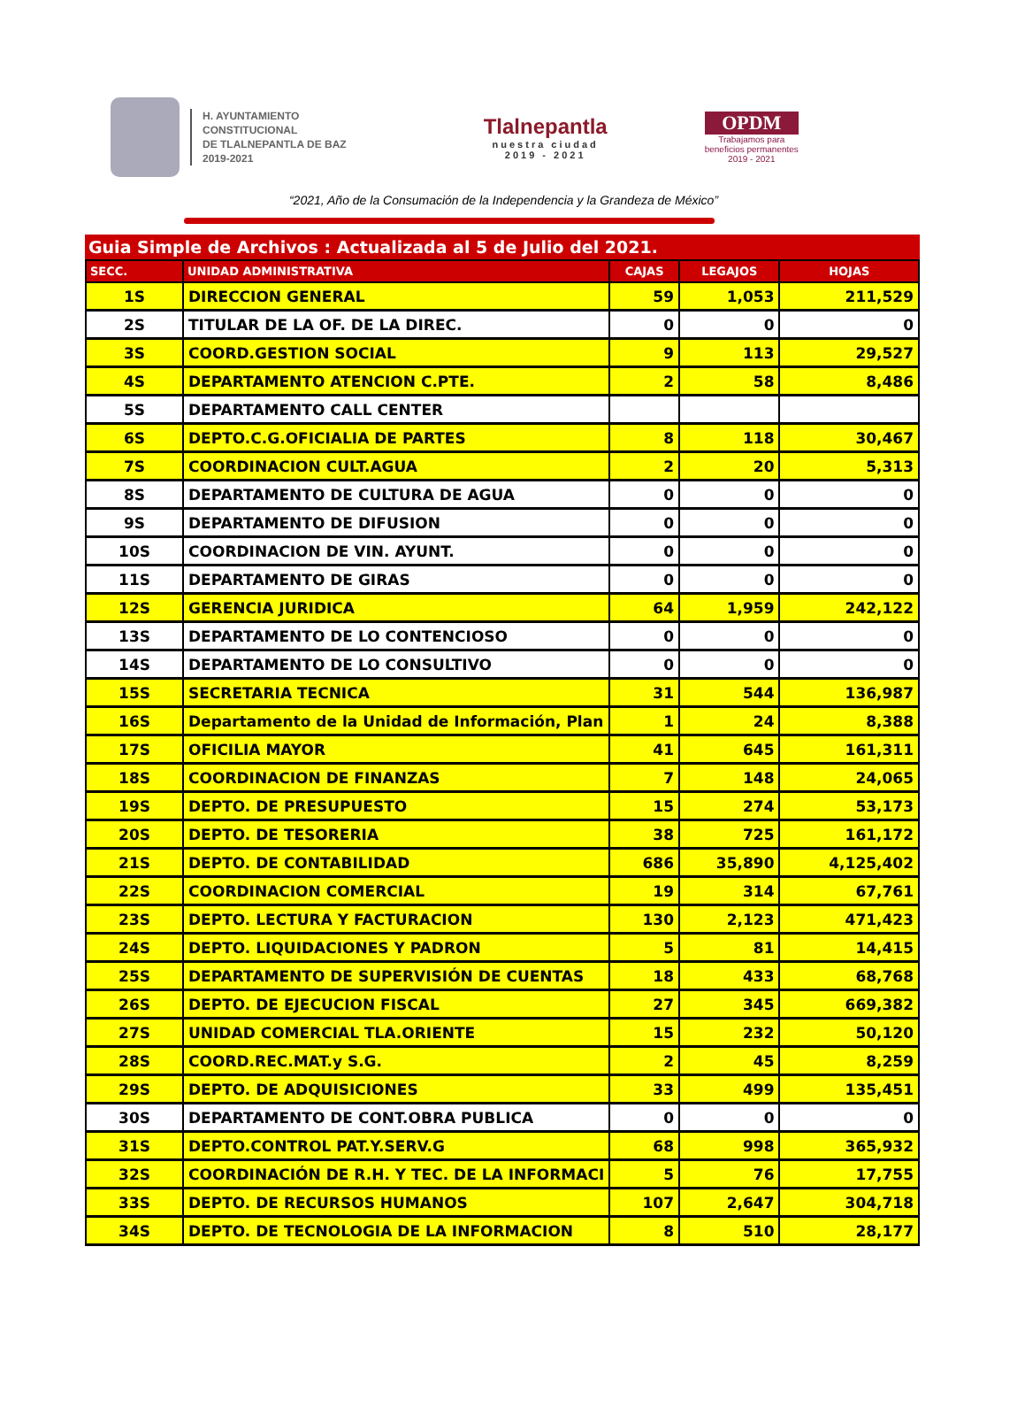H. AYUNTAMIENTO
CONSTITUCIONAL
DE TLALNEPANTLA DE BAZ
2019-2021
Tlalnepantla
nuestra ciudad
2019 - 2021
OPDM
Trabajamos para
beneficios permanentes
2019 - 2021
“2021, Año de la Consumación de la Independencia y la Grandeza de México”
Guia Simple de Archivos : Actualizada al 5 de Julio del 2021.
| SECC. | UNIDAD ADMINISTRATIVA | CAJAS | LEGAJOS | HOJAS |
| --- | --- | --- | --- | --- |
| 1S | DIRECCION GENERAL | 59 | 1,053 | 211,529 |
| 2S | TITULAR DE LA OF. DE LA DIREC. | 0 | 0 | 0 |
| 3S | COORD.GESTION SOCIAL | 9 | 113 | 29,527 |
| 4S | DEPARTAMENTO ATENCION C.PTE. | 2 | 58 | 8,486 |
| 5S | DEPARTAMENTO CALL CENTER | | | |
| 6S | DEPTO.C.G.OFICIALIA DE PARTES | 8 | 118 | 30,467 |
| 7S | COORDINACION CULT.AGUA | 2 | 20 | 5,313 |
| 8S | DEPARTAMENTO DE CULTURA DE AGUA | 0 | 0 | 0 |
| 9S | DEPARTAMENTO DE DIFUSION | 0 | 0 | 0 |
| 10S | COORDINACION DE VIN. AYUNT. | 0 | 0 | 0 |
| 11S | DEPARTAMENTO DE GIRAS | 0 | 0 | 0 |
| 12S | GERENCIA JURIDICA | 64 | 1,959 | 242,122 |
| 13S | DEPARTAMENTO DE LO CONTENCIOSO | 0 | 0 | 0 |
| 14S | DEPARTAMENTO DE LO CONSULTIVO | 0 | 0 | 0 |
| 15S | SECRETARIA TECNICA | 31 | 544 | 136,987 |
| 16S | Departamento de la Unidad de Información, Plan | 1 | 24 | 8,388 |
| 17S | OFICILIA MAYOR | 41 | 645 | 161,311 |
| 18S | COORDINACION DE FINANZAS | 7 | 148 | 24,065 |
| 19S | DEPTO. DE PRESUPUESTO | 15 | 274 | 53,173 |
| 20S | DEPTO. DE TESORERIA | 38 | 725 | 161,172 |
| 21S | DEPTO. DE CONTABILIDAD | 686 | 35,890 | 4,125,402 |
| 22S | COORDINACION COMERCIAL | 19 | 314 | 67,761 |
| 23S | DEPTO. LECTURA Y FACTURACION | 130 | 2,123 | 471,423 |
| 24S | DEPTO. LIQUIDACIONES Y PADRON | 5 | 81 | 14,415 |
| 25S | DEPARTAMENTO DE SUPERVISIÓN DE CUENTAS | 18 | 433 | 68,768 |
| 26S | DEPTO. DE EJECUCION FISCAL | 27 | 345 | 669,382 |
| 27S | UNIDAD COMERCIAL TLA.ORIENTE | 15 | 232 | 50,120 |
| 28S | COORD.REC.MAT.y S.G. | 2 | 45 | 8,259 |
| 29S | DEPTO. DE ADQUISICIONES | 33 | 499 | 135,451 |
| 30S | DEPARTAMENTO DE CONT.OBRA PUBLICA | 0 | 0 | 0 |
| 31S | DEPTO.CONTROL PAT.Y.SERV.G | 68 | 998 | 365,932 |
| 32S | COORDINACIÓN DE R.H. Y TEC. DE LA INFORMACI | 5 | 76 | 17,755 |
| 33S | DEPTO. DE RECURSOS HUMANOS | 107 | 2,647 | 304,718 |
| 34S | DEPTO. DE TECNOLOGIA DE LA INFORMACION | 8 | 510 | 28,177 |